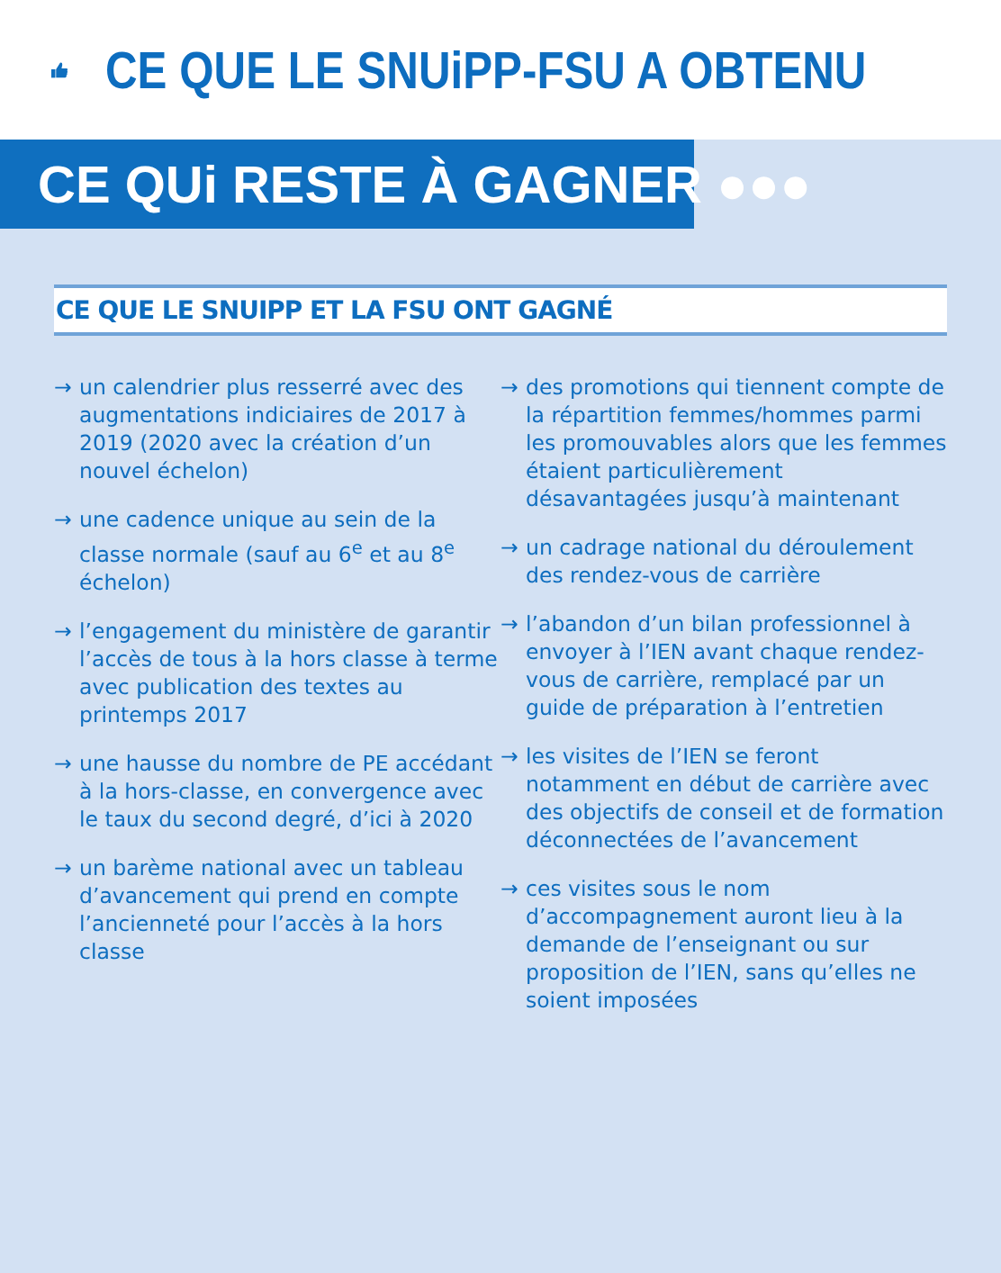CE QUE LE SNUiPP-FSU A OBTENU
CE QUi RESTE À GAGNER ●●●
CE QUE LE SNUIPP ET LA FSU ONT GAGNÉ
→ un calendrier plus resserré avec des augmentations indiciaires de 2017 à 2019 (2020 avec la création d’un nouvel échelon)
→ une cadence unique au sein de la classe normale (sauf au 6<sup>e</sup> et au 8<sup>e</sup> échelon)
→ l’engagement du ministère de garantir l’accès de tous à la hors classe à terme avec publication des textes au printemps 2017
→ une hausse du nombre de PE accédant à la hors-classe, en convergence avec le taux du second degré, d’ici à 2020
→ un barème national avec un tableau d’avancement qui prend en compte l’ancienneté pour l’accès à la hors classe
→ des promotions qui tiennent compte de la répartition femmes/hommes parmi les promouvables alors que les femmes étaient particulièrement désavantagées jusqu’à maintenant
→ un cadrage national du déroulement des rendez-vous de carrière
→ l’abandon d’un bilan professionnel à envoyer à l’IEN avant chaque rendez-vous de carrière, remplacé par un guide de préparation à l’entretien
→ les visites de l’IEN se feront notamment en début de carrière avec des objectifs de conseil et de formation déconnectées de l’avancement
→ ces visites sous le nom d’accompagnement auront lieu à la demande de l’enseignant ou sur proposition de l’IEN, sans qu’elles ne soient imposées